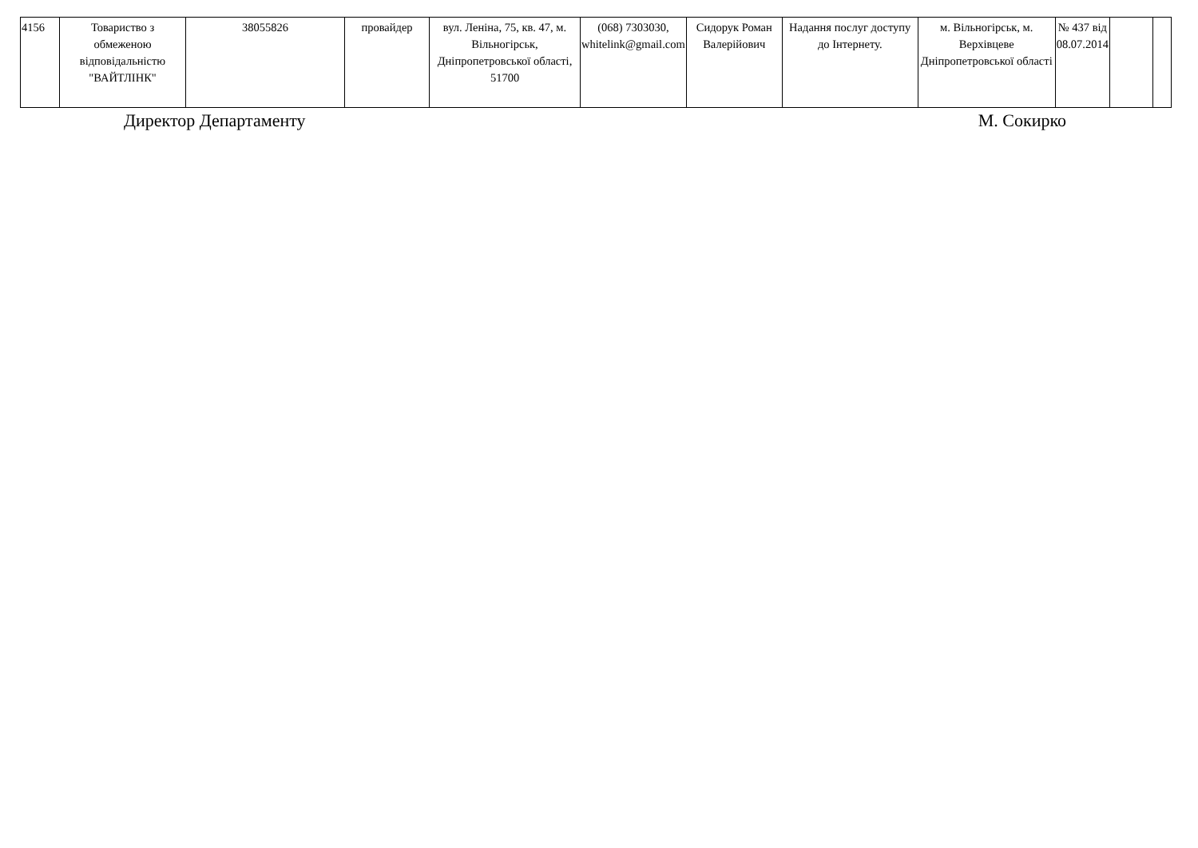| 4156 | Товариство з обмеженою відповідальністю "ВАЙТЛІНК" | 38055826 | провайдер | вул. Леніна, 75, кв. 47, м. Вільногірськ, Дніпропетровської області, 51700 | (068) 7303030, whitelink@gmail.com | Сидорук Роман Валерійович | Надання послуг доступу до Інтернету. | м. Вільногірськ, м. Верхівцеве Дніпропетровської області | № 437 від 08.07.2014 | | |
Директор Департаменту М. Сокирко